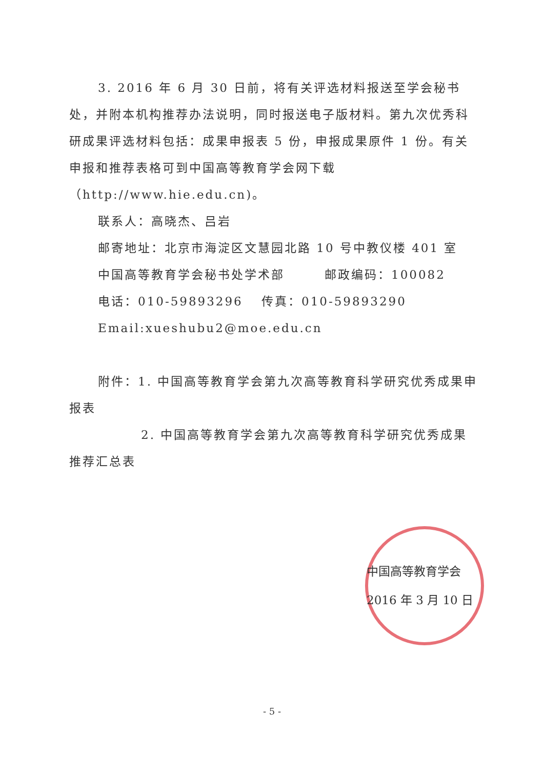3. 2016 年 6 月 30 日前，将有关评选材料报送至学会秘书处，并附本机构推荐办法说明，同时报送电子版材料。第九次优秀科研成果评选材料包括：成果申报表 5 份，申报成果原件 1 份。有关申报和推荐表格可到中国高等教育学会网下载（http://www.hie.edu.cn)。
联系人：高晓杰、吕岩
邮寄地址：北京市海淀区文慧园北路 10 号中教仪楼 401 室
中国高等教育学会秘书处学术部　　　邮政编码：100082
电话：010-59893296　 传真：010-59893290
Email:xueshubu2@moe.edu.cn
附件：1. 中国高等教育学会第九次高等教育科学研究优秀成果申报表
2. 中国高等教育学会第九次高等教育科学研究优秀成果推荐汇总表
中国高等教育学会
2016 年 3 月 10 日
- 5 -